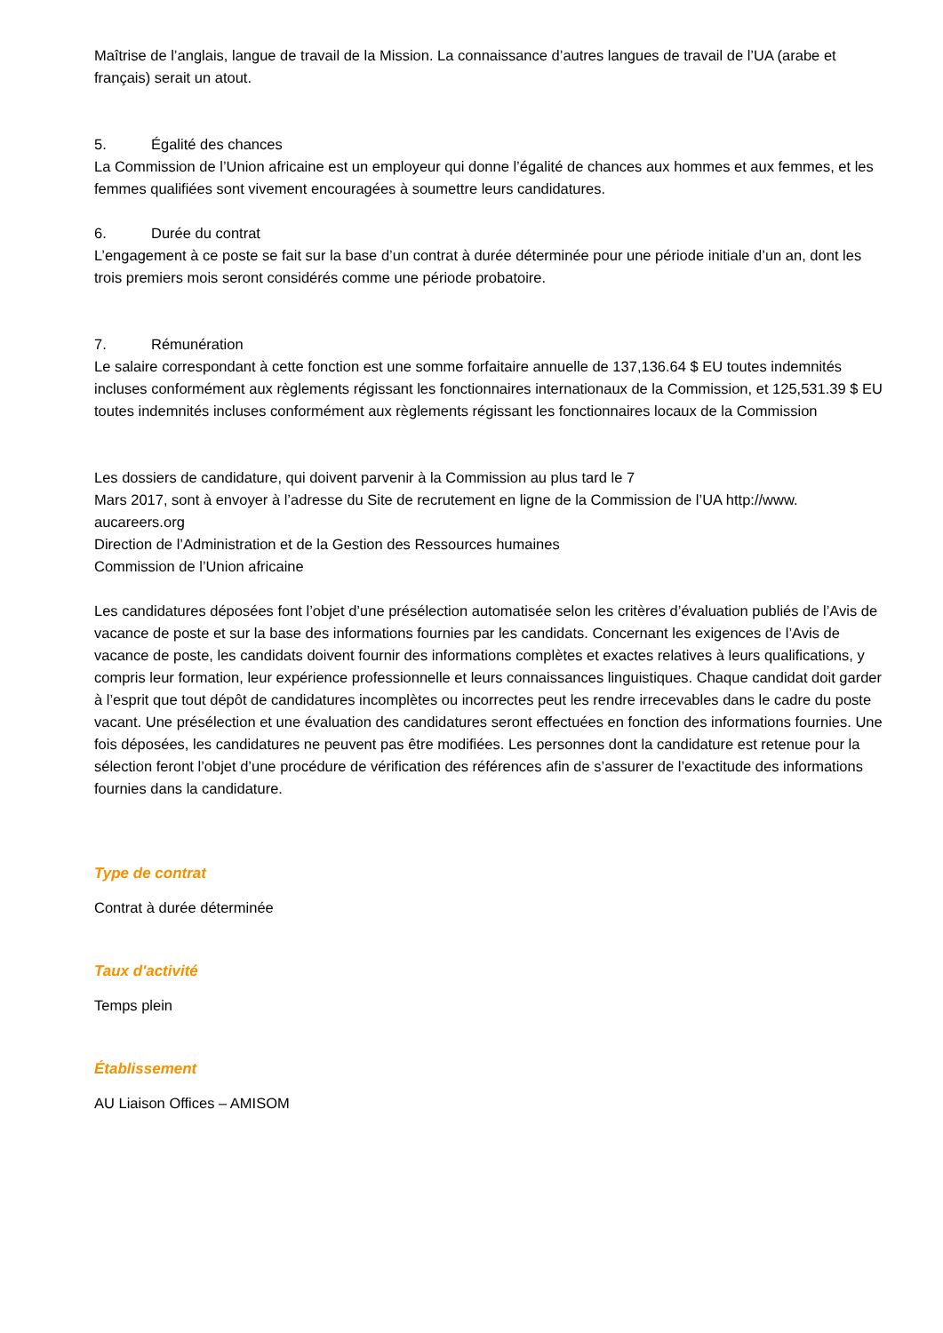Maîtrise de l’anglais, langue de travail de la Mission. La connaissance d’autres langues de travail de l’UA (arabe et français) serait un atout.
5. Égalité des chances
La Commission de l’Union africaine est un employeur qui donne l’égalité de chances aux hommes et aux femmes, et les femmes qualifiées sont vivement encouragées à soumettre leurs candidatures.
6. Durée du contrat
L’engagement à ce poste se fait sur la base d’un contrat à durée déterminée pour une période initiale d’un an, dont les trois premiers mois seront considérés comme une période probatoire.
7. Rémunération
Le salaire correspondant à cette fonction est une somme forfaitaire annuelle de 137,136.64 $ EU toutes indemnités incluses conformément aux règlements régissant les fonctionnaires internationaux de la Commission, et 125,531.39 $ EU toutes indemnités incluses conformément aux règlements régissant les fonctionnaires locaux de la Commission
Les dossiers de candidature, qui doivent parvenir à la Commission au plus tard le 7
Mars 2017, sont à envoyer à l’adresse du Site de recrutement en ligne de la Commission de l’UA http://www.
aucareers.org
Direction de l’Administration et de la Gestion des Ressources humaines
Commission de l’Union africaine
Les candidatures déposées font l’objet d’une présélection automatisée selon les critères d’évaluation publiés de l’Avis de vacance de poste et sur la base des informations fournies par les candidats. Concernant les exigences de l’Avis de vacance de poste, les candidats doivent fournir des informations complètes et exactes relatives à leurs qualifications, y compris leur formation, leur expérience professionnelle et leurs connaissances linguistiques. Chaque candidat doit garder à l’esprit que tout dépôt de candidatures incomplètes ou incorrectes peut les rendre irrecevables dans le cadre du poste vacant. Une présélection et une évaluation des candidatures seront effectuées en fonction des informations fournies. Une fois déposées, les candidatures ne peuvent pas être modifiées. Les personnes dont la candidature est retenue pour la sélection feront l’objet d’une procédure de vérification des références afin de s’assurer de l’exactitude des informations fournies dans la candidature.
Type de contrat
Contrat à durée déterminée
Taux d'activité
Temps plein
Établissement
AU Liaison Offices – AMISOM